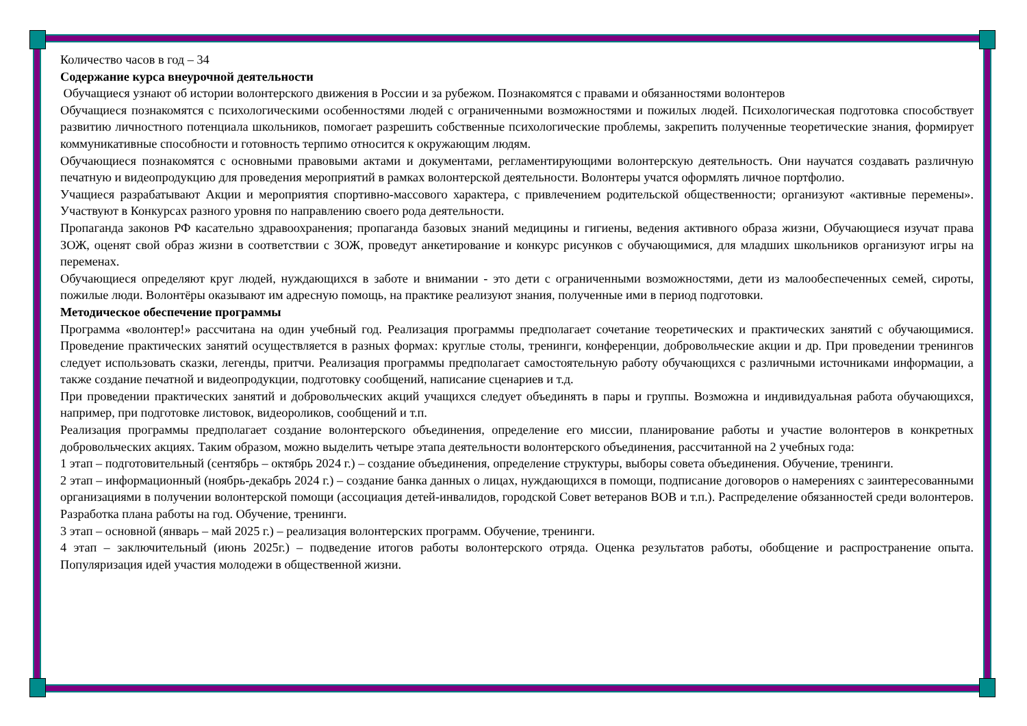Количество часов в год – 34
Содержание курса внеурочной деятельности
Обучащиеся узнают об истории волонтерского движения в России и за рубежом. Познакомятся с правами и обязанностями волонтеров
Обучащиеся познакомятся с психологическими особенностями людей с ограниченными возможностями и пожилых людей. Психологическая подготовка способствует развитию личностного потенциала школьников, помогает разрешить собственные психологические проблемы, закрепить полученные теоретические знания, формирует коммуникативные способности и готовность терпимо относится к окружающим людям.
Обучающиеся познакомятся с основными правовыми актами и документами, регламентирующими волонтерскую деятельность. Они научатся создавать различную печатную и видеопродукцию для проведения мероприятий в рамках волонтерской деятельности. Волонтеры учатся оформлять личное портфолио.
Учащиеся разрабатывают Акции и мероприятия спортивно-массового характера, с привлечением родительской общественности; организуют «активные перемены». Участвуют в Конкурсах разного уровня по направлению своего рода деятельности.
Пропаганда законов РФ касательно здравоохранения; пропаганда базовых знаний медицины и гигиены, ведения активного образа жизни, Обучающиеся изучат права ЗОЖ, оценят свой образ жизни в соответствии с ЗОЖ, проведут анкетирование и конкурс рисунков с обучающимися, для младших школьников организуют игры на переменах.
Обучающиеся определяют круг людей, нуждающихся в заботе и внимании - это дети с ограниченными возможностями, дети из малообеспеченных семей, сироты, пожилые люди. Волонтёры оказывают им адресную помощь, на практике реализуют знания, полученные ими в период подготовки.
Методическое обеспечение программы
Программа «волонтер!» рассчитана на один учебный год. Реализация программы предполагает сочетание теоретических и практических занятий с обучающимися. Проведение практических занятий осуществляется в разных формах: круглые столы, тренинги, конференции, добровольческие акции и др. При проведении тренингов следует использовать сказки, легенды, притчи. Реализация программы предполагает самостоятельную работу обучающихся с различными источниками информации, а также создание печатной и видеопродукции, подготовку сообщений, написание сценариев и т.д.
При проведении практических занятий и добровольческих акций учащихся следует объединять в пары и группы. Возможна и индивидуальная работа обучающихся, например, при подготовке листовок, видеороликов, сообщений и т.п.
Реализация программы предполагает создание волонтерского объединения, определение его миссии, планирование работы и участие волонтеров в конкретных добровольческих акциях. Таким образом, можно выделить четыре этапа деятельности волонтерского объединения, рассчитанной на 2 учебных года:
1 этап – подготовительный (сентябрь – октябрь 2024 г.) – создание объединения, определение структуры, выборы совета объединения. Обучение, тренинги.
2 этап – информационный (ноябрь-декабрь 2024 г.) – создание банка данных о лицах, нуждающихся в помощи, подписание договоров о намерениях с заинтересованными организациями в получении волонтерской помощи (ассоциация детей-инвалидов, городской Совет ветеранов ВОВ и т.п.). Распределение обязанностей среди волонтеров. Разработка плана работы на год. Обучение, тренинги.
3 этап – основной (январь – май 2025 г.) – реализация волонтерских программ. Обучение, тренинги.
4 этап – заключительный (июнь 2025г.) – подведение итогов работы волонтерского отряда. Оценка результатов работы, обобщение и распространение опыта. Популяризация идей участия молодежи в общественной жизни.